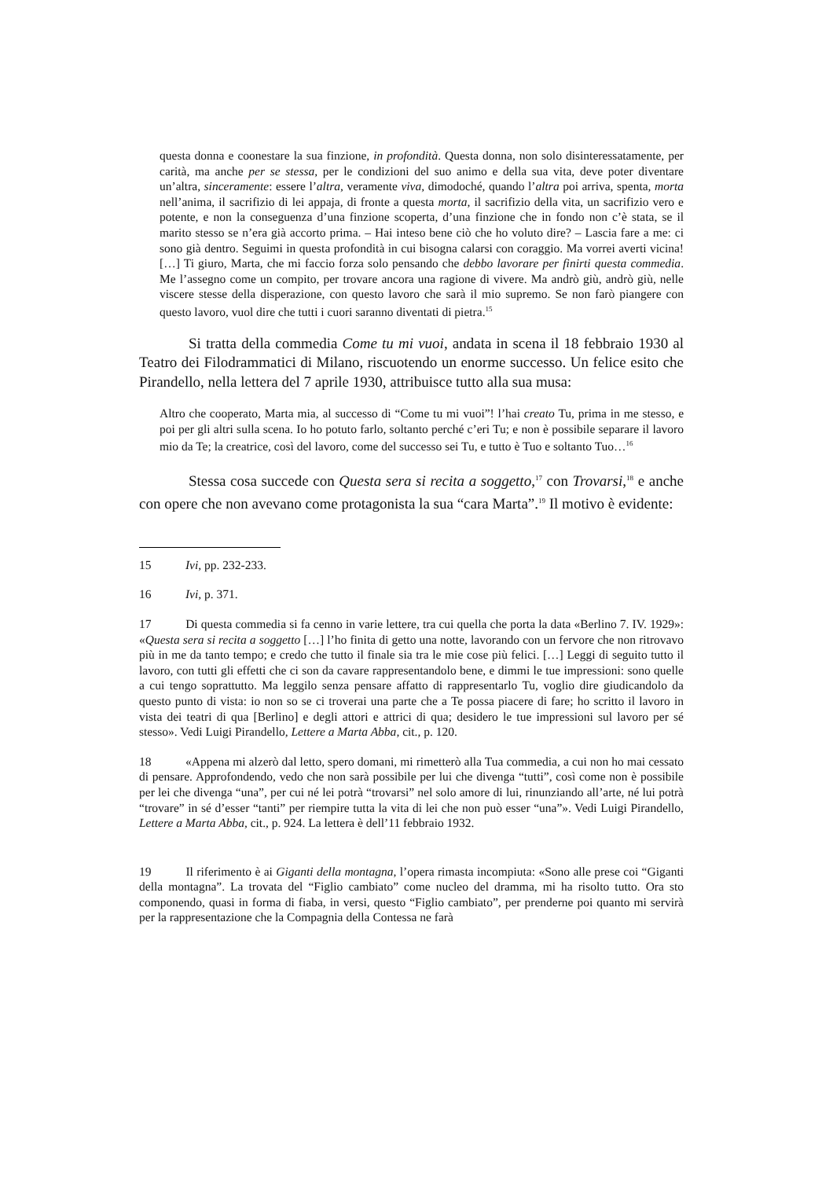questa donna e coonestare la sua finzione, in profondità. Questa donna, non solo disinteressatamente, per carità, ma anche per se stessa, per le condizioni del suo animo e della sua vita, deve poter diventare un’altra, sinceramente: essere l’altra, veramente viva, dimodoché, quando l’altra poi arriva, spenta, morta nell’anima, il sacrifizio di lei appaja, di fronte a questa morta, il sacrifizio della vita, un sacrifizio vero e potente, e non la conseguenza d’una finzione scoperta, d’una finzione che in fondo non c’è stata, se il marito stesso se n’era già accorto prima. – Hai inteso bene ciò che ho voluto dire? – Lascia fare a me: ci sono già dentro. Seguimi in questa profondità in cui bisogna calarsi con coraggio. Ma vorrei averti vicina! […] Ti giuro, Marta, che mi faccio forza solo pensando che debbo lavorare per finirti questa commedia. Me l’assegno come un compito, per trovare ancora una ragione di vivere. Ma andrò giù, andrò giù, nelle viscere stesse della disperazione, con questo lavoro che sarà il mio supremo. Se non farò piangere con questo lavoro, vuol dire che tutti i cuori saranno diventati di pietra.<sup>15</sup>
Si tratta della commedia Come tu mi vuoi, andata in scena il 18 febbraio 1930 al Teatro dei Filodrammatici di Milano, riscuotendo un enorme successo. Un felice esito che Pirandello, nella lettera del 7 aprile 1930, attribuisce tutto alla sua musa:
Altro che cooperato, Marta mia, al successo di “Come tu mi vuoi”! l’hai creato Tu, prima in me stesso, e poi per gli altri sulla scena. Io ho potuto farlo, soltanto perché c’eri Tu; e non è possibile separare il lavoro mio da Te; la creatrice, così del lavoro, come del successo sei Tu, e tutto è Tuo e soltanto Tuo…<sup>16</sup>
Stessa cosa succede con Questa sera si recita a soggetto,<sup>17</sup> con Trovarsi,<sup>18</sup> e anche con opere che non avevano come protagonista la sua “cara Marta”.<sup>19</sup> Il motivo è evidente:
15 Ivi, pp. 232-233.
16 Ivi, p. 371.
17 Di questa commedia si fa cenno in varie lettere, tra cui quella che porta la data «Berlino 7. IV. 1929»: «Questa sera si recita a soggetto […] l’ho finita di getto una notte, lavorando con un fervore che non ritrovavo più in me da tanto tempo; e credo che tutto il finale sia tra le mie cose più felici. […] Leggi di seguito tutto il lavoro, con tutti gli effetti che ci son da cavare rappresentandolo bene, e dimmi le tue impressioni: sono quelle a cui tengo soprattutto. Ma leggilo senza pensare affatto di rappresentarlo Tu, voglio dire giudicandolo da questo punto di vista: io non so se ci troverai una parte che a Te possa piacere di fare; ho scritto il lavoro in vista dei teatri di qua [Berlino] e degli attori e attrici di qua; desidero le tue impressioni sul lavoro per sé stesso». Vedi Luigi Pirandello, Lettere a Marta Abba, cit., p. 120.
18 «Appena mi alzerò dal letto, spero domani, mi rimetterò alla Tua commedia, a cui non ho mai cessato di pensare. Approfondendo, vedo che non sarà possibile per lui che divenga “tutti”, così come non è possibile per lei che divenga “una”, per cui né lei potrà “trovarsi” nel solo amore di lui, rinunziando all’arte, né lui potrà “trovare” in sé d’esser “tanti” per riempire tutta la vita di lei che non può esser “una”». Vedi Luigi Pirandello, Lettere a Marta Abba, cit., p. 924. La lettera è dell’11 febbraio 1932.
19 Il riferimento è ai Giganti della montagna, l’opera rimasta incompiuta: «Sono alle prese coi “Giganti della montagna”. La trovata del “Figlio cambiato” come nucleo del dramma, mi ha risolto tutto. Ora sto componendo, quasi in forma di fiaba, in versi, questo “Figlio cambiato”, per prenderne poi quanto mi servirà per la rappresentazione che la Compagnia della Contessa ne farà